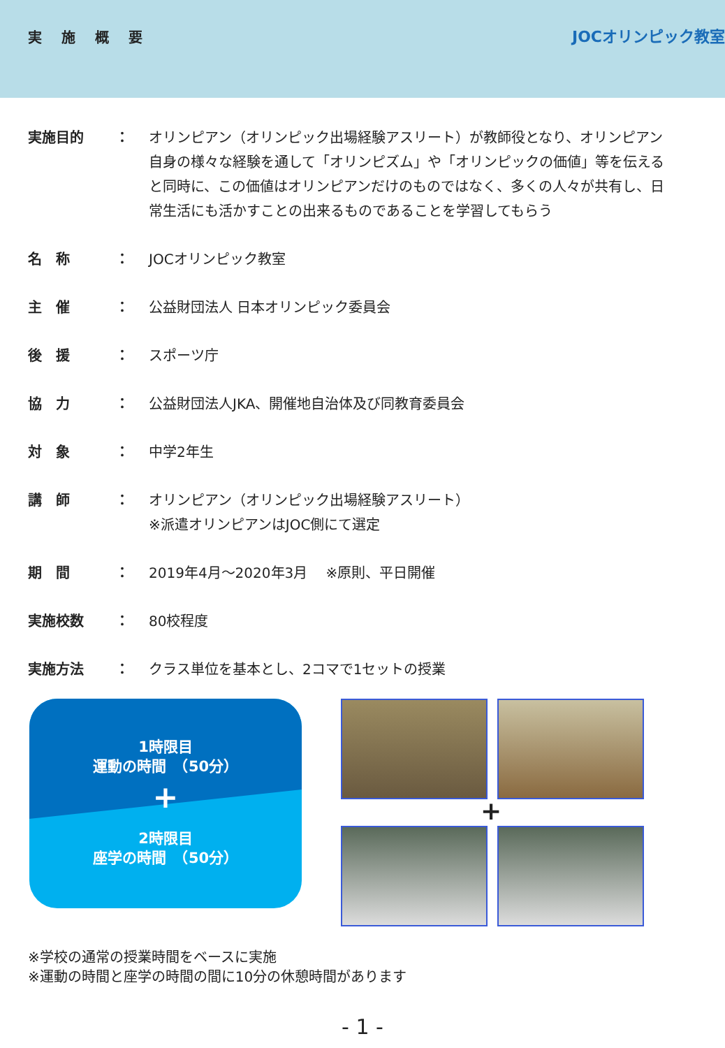実施概要
JOCオリンピック教室
実施目的
： オリンピアン（オリンピック出場経験アスリート）が教師役となり、オリンピアン自身の様々な経験を通して「オリンピズム」や「オリンピックの価値」等を伝えると同時に、この価値はオリンピアンだけのものではなく、多くの人々が共有し、日常生活にも活かすことの出来るものであることを学習してもらう
名　称
： JOCオリンピック教室
主　催
： 公益財団法人 日本オリンピック委員会
後　援
： スポーツ庁
協　力
： 公益財団法人JKA、開催地自治体及び同教育委員会
対　象
： 中学2年生
講　師
： オリンピアン（オリンピック出場経験アスリート）
※派遣オリンピアンはJOC側にて選定
期　間
： 2019年4月～2020年3月　 ※原則、平日開催
実施校数
： 80校程度
実施方法
： クラス単位を基本とし、2コマで1セットの授業
1時限目
運動の時間　（50分）
+
2時限目
座学の時間　（50分）
+
※学校の通常の授業時間をベースに実施
※運動の時間と座学の時間の間に10分の休憩時間があります
- 1 -